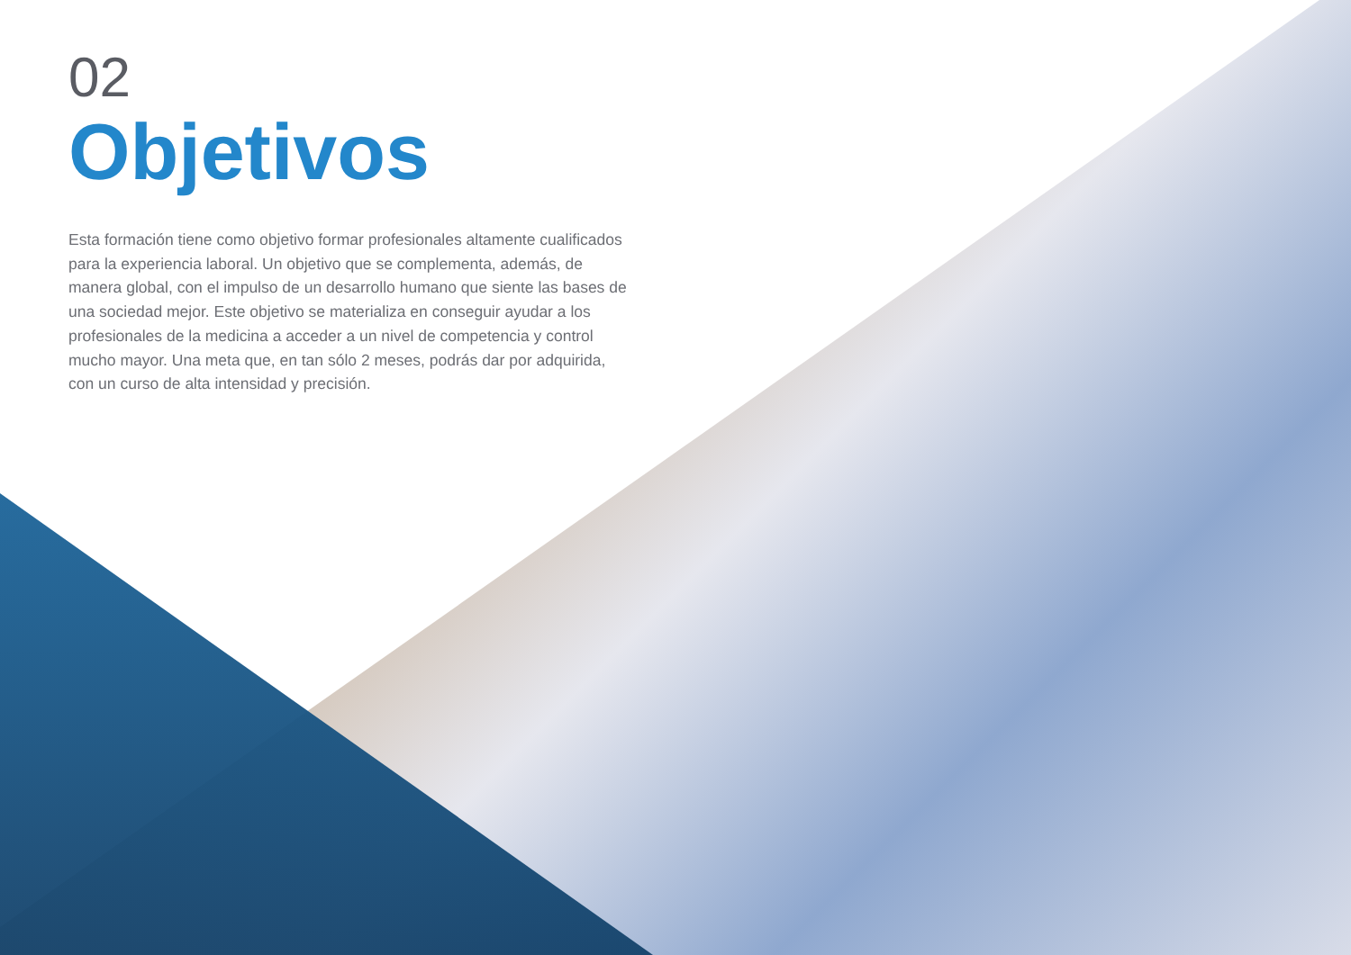02
Objetivos
Esta formación tiene como objetivo formar profesionales altamente cualificados para la experiencia laboral. Un objetivo que se complementa, además, de manera global, con el impulso de un desarrollo humano que siente las bases de una sociedad mejor. Este objetivo se materializa en conseguir ayudar a los profesionales de la medicina a acceder a un nivel de competencia y control mucho mayor. Una meta que, en tan sólo 2 meses, podrás dar por adquirida, con un curso de alta intensidad y precisión.